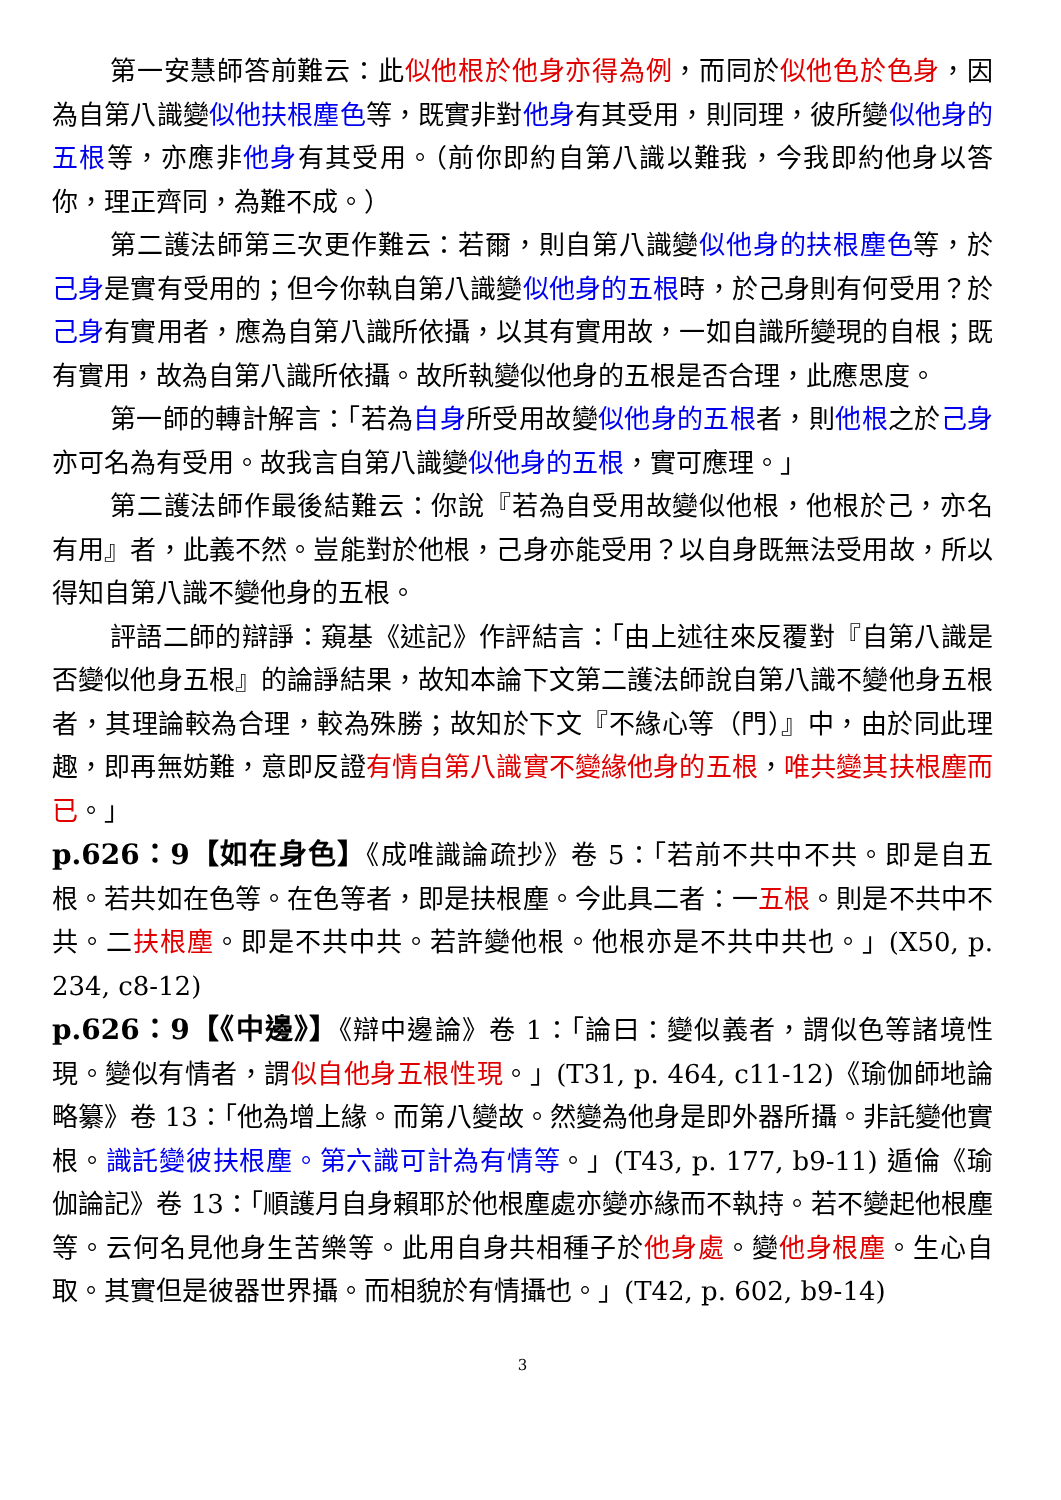第一安慧師答前難云：此似他根於他身亦得為例，而同於似他色於色身，因為自第八識變似他扶根塵色等，既實非對他身有其受用，則同理，彼所變似他身的五根等，亦應非他身有其受用。（前你即約自第八識以難我，今我即約他身以答你，理正齊同，為難不成。）
第二護法師第三次更作難云：若爾，則自第八識變似他身的扶根塵色等，於己身是實有受用的；但今你執自第八識變似他身的五根時，於己身則有何受用？於己身有實用者，應為自第八識所依攝，以其有實用故，一如自識所變現的自根；既有實用，故為自第八識所依攝。故所執變似他身的五根是否合理，此應思度。
第一師的轉計解言：「若為自身所受用故變似他身的五根者，則他根之於己身亦可名為有受用。故我言自第八識變似他身的五根，實可應理。」
第二護法師作最後結難云：你說『若為自受用故變似他根，他根於己，亦名有用』者，此義不然。豈能對於他根，己身亦能受用？以自身既無法受用故，所以得知自第八識不變他身的五根。
評語二師的辯諍：窺基《述記》作評結言：「由上述往來反覆對『自第八識是否變似他身五根』的論諍結果，故知本論下文第二護法師說自第八識不變他身五根者，其理論較為合理，較為殊勝；故知於下文『不緣心等（門）』中，由於同此理趣，即再無妨難，意即反證有情自第八識實不變緣他身的五根，唯共變其扶根塵而已。」
p.626：9【如在身色】《成唯識論疏抄》卷 5：「若前不共中不共。即是自五根。若共如在色等。在色等者，即是扶根塵。今此具二者：一五根。則是不共中不共。二扶根塵。即是不共中共。若許變他根。他根亦是不共中共也。」(X50, p. 234, c8-12)
p.626：9【《中邊》】《辯中邊論》卷 1：「論曰：變似義者，謂似色等諸境性現。變似有情者，謂似自他身五根性現。」(T31, p. 464, c11-12)《瑜伽師地論略纂》卷 13：「他為增上緣。而第八變故。然變為他身是即外器所攝。非託變他實根。識託變彼扶根塵。第六識可計為有情等。」(T43, p. 177, b9-11) 遁倫《瑜伽論記》卷 13：「順護月自身賴耶於他根塵處亦變亦緣而不執持。若不變起他根塵等。云何名見他身生苦樂等。此用自身共相種子於他身處。變他身根塵。生心自取。其實但是彼器世界攝。而相貌於有情攝也。」(T42, p. 602, b9-14)
3